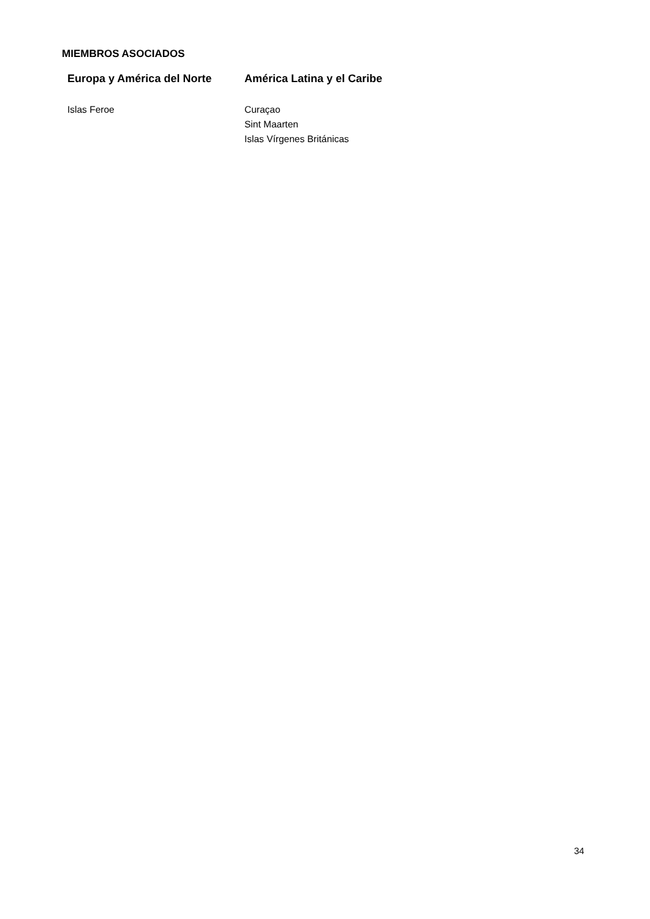MIEMBROS ASOCIADOS
| Europa y América del Norte | América Latina y el Caribe |
| --- | --- |
| Islas Feroe | Curaçao Sint Maarten Islas Vírgenes Británicas |
34